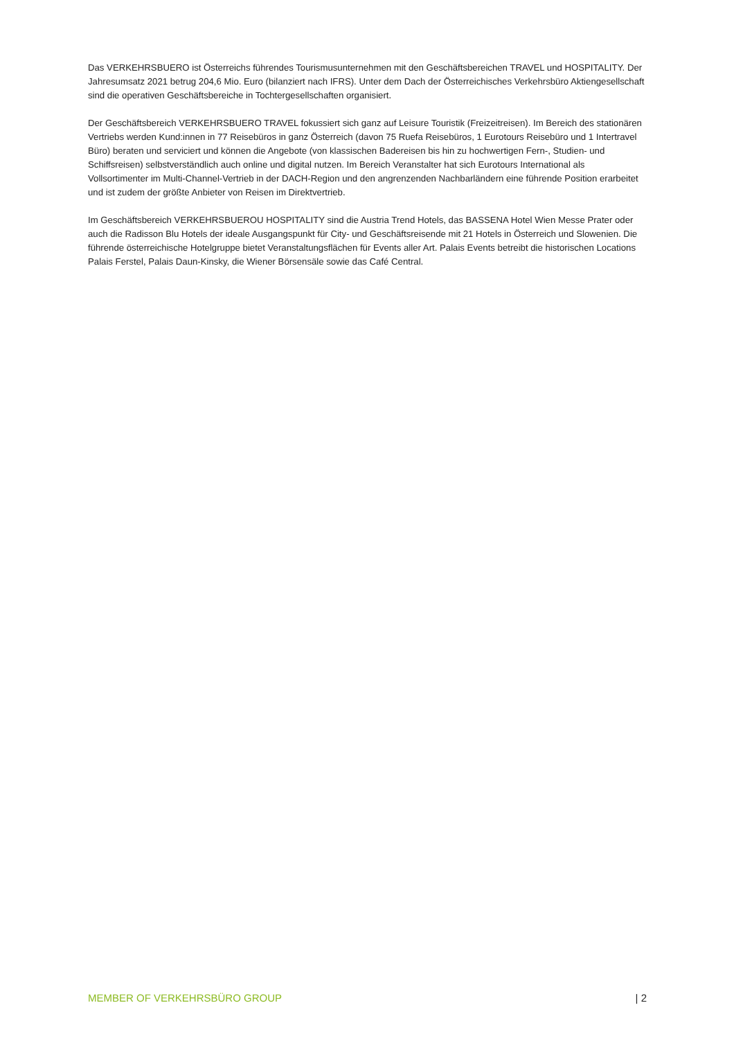Das VERKEHRSBUERO ist Österreichs führendes Tourismusunternehmen mit den Geschäftsbereichen TRAVEL und HOSPITALITY. Der Jahresumsatz 2021 betrug 204,6 Mio. Euro (bilanziert nach IFRS). Unter dem Dach der Österreichisches Verkehrsbüro Aktiengesellschaft sind die operativen Geschäftsbereiche in Tochtergesellschaften organisiert.
Der Geschäftsbereich VERKEHRSBUERO TRAVEL fokussiert sich ganz auf Leisure Touristik (Freizeitreisen). Im Bereich des stationären Vertriebs werden Kund:innen in 77 Reisebüros in ganz Österreich (davon 75 Ruefa Reisebüros, 1 Eurotours Reisebüro und 1 Intertravel Büro) beraten und serviciert und können die Angebote (von klassischen Badereisen bis hin zu hochwertigen Fern-, Studien- und Schiffsreisen) selbstverständlich auch online und digital nutzen. Im Bereich Veranstalter hat sich Eurotours International als Vollsortimenter im Multi-Channel-Vertrieb in der DACH-Region und den angrenzenden Nachbarländern eine führende Position erarbeitet und ist zudem der größte Anbieter von Reisen im Direktvertrieb.
Im Geschäftsbereich VERKEHRSBUEROU HOSPITALITY sind die Austria Trend Hotels, das BASSENA Hotel Wien Messe Prater oder auch die Radisson Blu Hotels der ideale Ausgangspunkt für City- und Geschäftsreisende mit 21 Hotels in Österreich und Slowenien. Die führende österreichische Hotelgruppe bietet Veranstaltungsflächen für Events aller Art. Palais Events betreibt die historischen Locations Palais Ferstel, Palais Daun-Kinsky, die Wiener Börsensäle sowie das Café Central.
MEMBER OF VERKEHRSBÜRO GROUP | 2